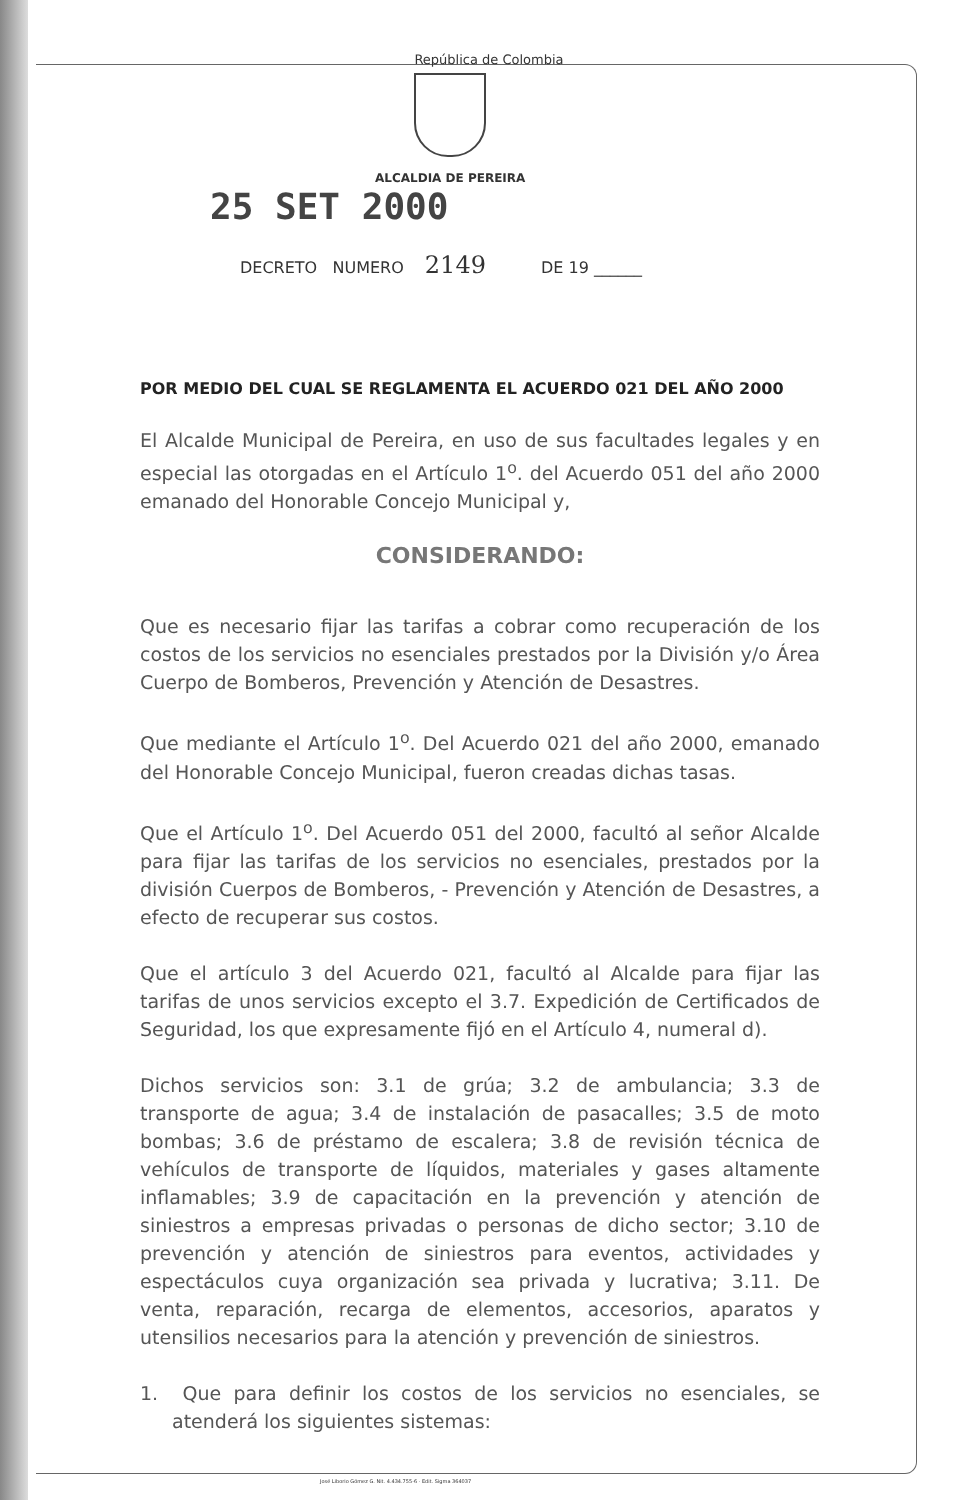República de Colombia
ALCALDIA DE PEREIRA 25 SET 2000
DECRETO NUMERO 2149 DE 19 ______
POR MEDIO DEL CUAL SE REGLAMENTA EL ACUERDO 021 DEL AÑO 2000
El Alcalde Municipal de Pereira, en uso de sus facultades legales y en especial las otorgadas en el Artículo 1<sup>o</sup>. del Acuerdo 051 del año 2000 emanado del Honorable Concejo Municipal y,
CONSIDERANDO:
Que es necesario fijar las tarifas a cobrar como recuperación de los costos de los servicios no esenciales prestados por la División y/o Área Cuerpo de Bomberos, Prevención y Atención de Desastres.
Que mediante el Artículo 1<sup>o</sup>. Del Acuerdo 021 del año 2000, emanado del Honorable Concejo Municipal, fueron creadas dichas tasas.
Que el Artículo 1<sup>o</sup>. Del Acuerdo 051 del 2000, facultó al señor Alcalde para fijar las tarifas de los servicios no esenciales, prestados por la división Cuerpos de Bomberos, - Prevención y Atención de Desastres, a efecto de recuperar sus costos.
Que el artículo 3 del Acuerdo 021, facultó al Alcalde para fijar las tarifas de unos servicios excepto el 3.7. Expedición de Certificados de Seguridad, los que expresamente fijó en el Artículo 4, numeral d).
Dichos servicios son: 3.1 de grúa; 3.2 de ambulancia; 3.3 de transporte de agua; 3.4 de instalación de pasacalles; 3.5 de moto bombas; 3.6 de préstamo de escalera; 3.8 de revisión técnica de vehículos de transporte de líquidos, materiales y gases altamente inflamables; 3.9 de capacitación en la prevención y atención de siniestros a empresas privadas o personas de dicho sector; 3.10 de prevención y atención de siniestros para eventos, actividades y espectáculos cuya organización sea privada y lucrativa; 3.11. De venta, reparación, recarga de elementos, accesorios, aparatos y utensilios necesarios para la atención y prevención de siniestros.
1. Que para definir los costos de los servicios no esenciales, se atenderá los siguientes sistemas:
José Liborio Gómez G. Nit. 4.434.755-6 · Edit. Sigma 364037